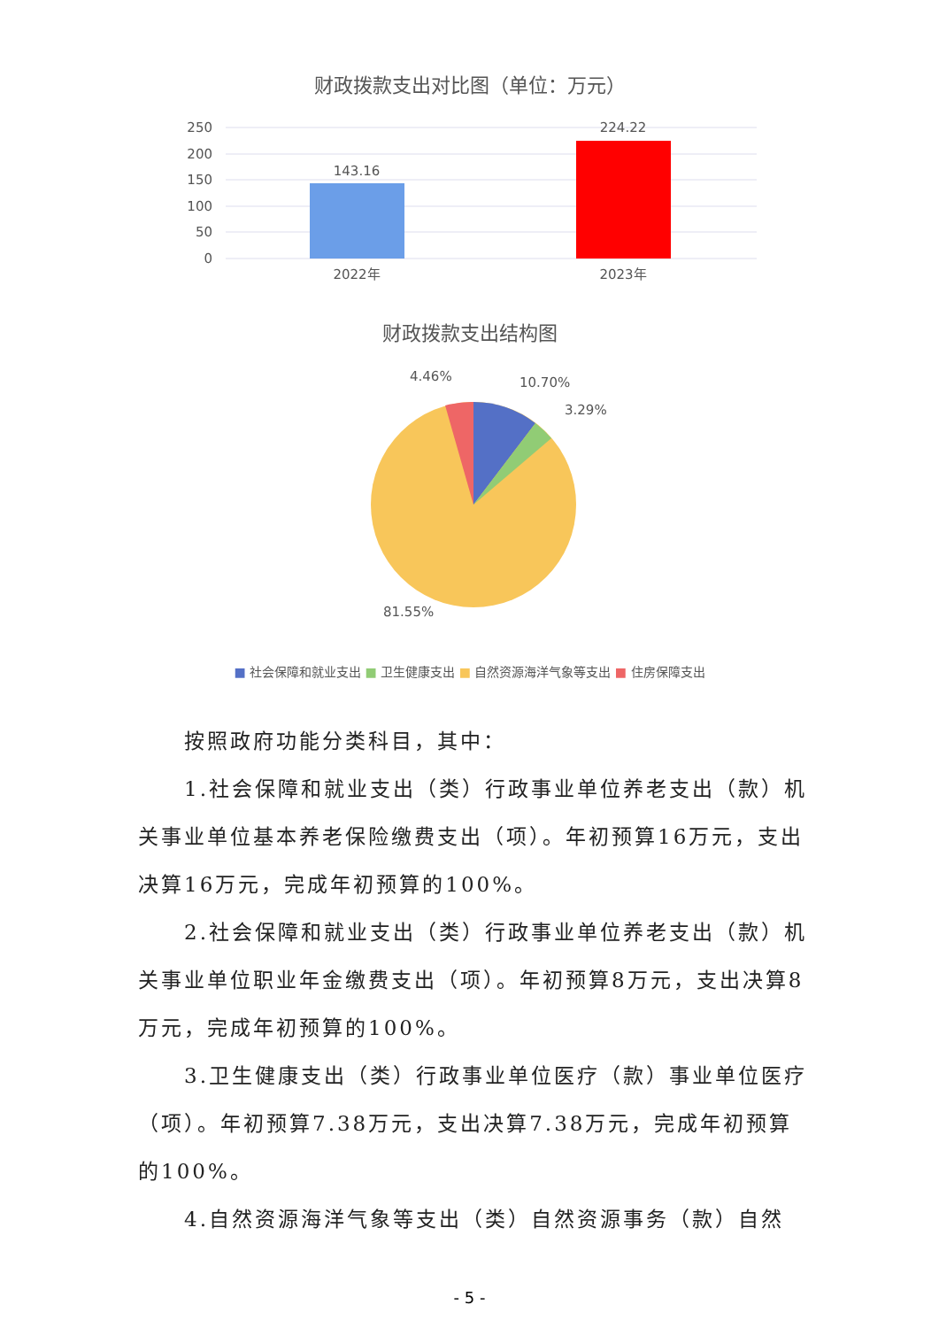财政拨款支出对比图（单位：万元）
250
200
150
100
50
0
143.16
224.22
2022年
2023年
财政拨款支出结构图
4.46%
10.70%
3.29%
81.55%
■ 社会保障和就业支出 ■ 卫生健康支出 ■ 自然资源海洋气象等支出 ■ 住房保障支出
按照政府功能分类科目，其中：
1.社会保障和就业支出（类）行政事业单位养老支出（款）机关事业单位基本养老保险缴费支出（项）。年初预算16万元，支出决算16万元，完成年初预算的100%。
2.社会保障和就业支出（类）行政事业单位养老支出（款）机关事业单位职业年金缴费支出（项）。年初预算8万元，支出决算8万元，完成年初预算的100%。
3.卫生健康支出（类）行政事业单位医疗（款）事业单位医疗（项）。年初预算7.38万元，支出决算7.38万元，完成年初预算的100%。
4.自然资源海洋气象等支出（类）自然资源事务（款）自然
- 5 -